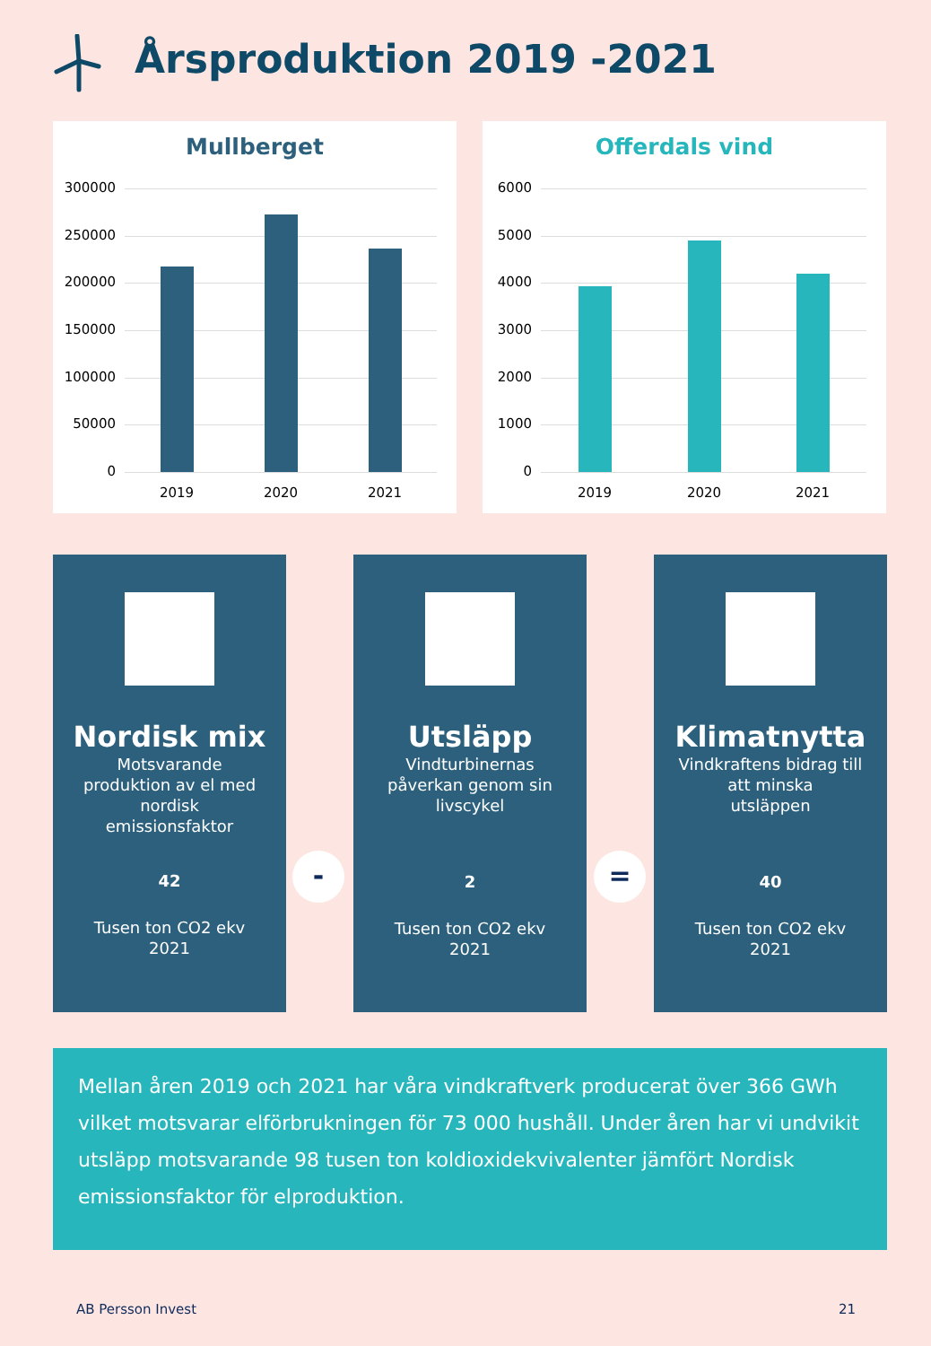Årsproduktion 2019 -2021
Mullberget
300000
250000
200000
150000
100000
50000
0
2019 2020 2021
Offerdals vind
6000
5000
4000
3000
2000
1000
0
2019 2020 2021
Nordisk mix
Motsvarande
produktion av el med
nordisk
emissionsfaktor
42
Tusen ton CO2 ekv
2021
-
Utsläpp
Vindturbinernas
påverkan genom sin
livscykel
2
Tusen ton CO2 ekv
2021
=
Klimatnytta
Vindkraftens bidrag till
att minska
utsläppen
40
Tusen ton CO2 ekv
2021
Mellan åren 2019 och 2021 har våra vindkraftverk producerat över 366 GWh vilket motsvarar elförbrukningen för 73 000 hushåll. Under åren har vi undvikit utsläpp motsvarande 98 tusen ton koldioxidekvivalenter jämfört Nordisk emissionsfaktor för elproduktion.
AB Persson Invest 21